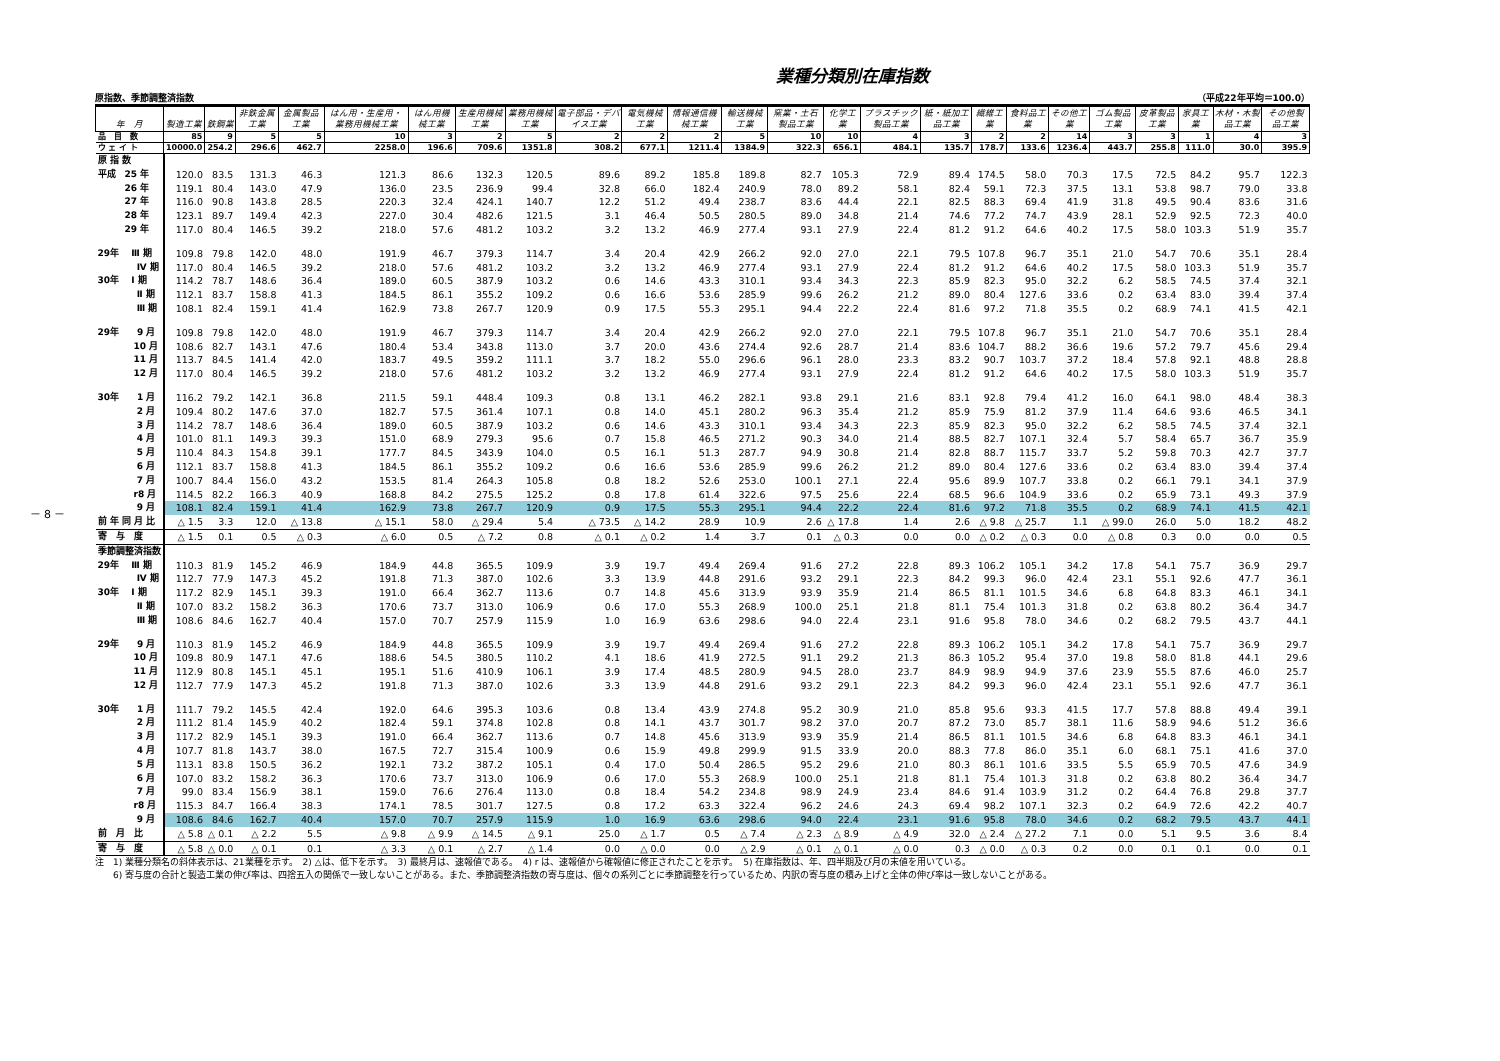－ 8 －
業種分類別在庫指数
原指数、季節調整済指数 （平成22年平均＝100.0）
| 年 月 | 製造工業 | 鉄鋼業 | 非鉄金属工業 | 金属製品工業 | はん用・生産用・業務用機械工業 | はん用機械工業 | 生産用機械工業 | 業務用機械工業 | 電子部品・デバイス工業 | 電気機械工業 | 情報通信機械工業 | 輸送機械工業 | 窯業・土石製品工業 | 化学工業 | プラスチック製品工業 | 紙・紙加工品工業 | 繊維工業 | 食料品工業 | その他工業 | ゴム製品工業 | 皮革製品工業 | 家具工業 | 木材・木製品工業 | その他製品工業 |
| --- | --- | --- | --- | --- | --- | --- | --- | --- | --- | --- | --- | --- | --- | --- | --- | --- | --- | --- | --- | --- | --- | --- | --- | --- |
| 品 目 数 | 85 | 9 | 5 | 5 | 10 | 3 | 2 | 5 | 2 | 2 | 2 | 5 | 10 | 10 | 4 | 3 | 2 | 2 | 14 | 3 | 3 | 1 | 4 | 3 |
| ウ ェ イ ト | 10000.0 | 254.2 | 296.6 | 462.7 | 2258.0 | 196.6 | 709.6 | 1351.8 | 308.2 | 677.1 | 1211.4 | 1384.9 | 322.3 | 656.1 | 484.1 | 135.7 | 178.7 | 133.6 | 1236.4 | 443.7 | 255.8 | 111.0 | 30.0 | 395.9 |
| 原 指 数 | | | | | | | | | | | | | | | | | | | | | | | | |
| 平成 25 年 | 120.0 | 83.5 | 131.3 | 46.3 | 121.3 | 86.6 | 132.3 | 120.5 | 89.6 | 89.2 | 185.8 | 189.8 | 82.7 | 105.3 | 72.9 | 89.4 | 174.5 | 58.0 | 70.3 | 17.5 | 72.5 | 84.2 | 95.7 | 122.3 |
| 26 年 | 119.1 | 80.4 | 143.0 | 47.9 | 136.0 | 23.5 | 236.9 | 99.4 | 32.8 | 66.0 | 182.4 | 240.9 | 78.0 | 89.2 | 58.1 | 82.4 | 59.1 | 72.3 | 37.5 | 13.1 | 53.8 | 98.7 | 79.0 | 33.8 |
| 27 年 | 116.0 | 90.8 | 143.8 | 28.5 | 220.3 | 32.4 | 424.1 | 140.7 | 12.2 | 51.2 | 49.4 | 238.7 | 83.6 | 44.4 | 22.1 | 82.5 | 88.3 | 69.4 | 41.9 | 31.8 | 49.5 | 90.4 | 83.6 | 31.6 |
| 28 年 | 123.1 | 89.7 | 149.4 | 42.3 | 227.0 | 30.4 | 482.6 | 121.5 | 3.1 | 46.4 | 50.5 | 280.5 | 89.0 | 34.8 | 21.4 | 74.6 | 77.2 | 74.7 | 43.9 | 28.1 | 52.9 | 92.5 | 72.3 | 40.0 |
| 29 年 | 117.0 | 80.4 | 146.5 | 39.2 | 218.0 | 57.6 | 481.2 | 103.2 | 3.2 | 13.2 | 46.9 | 277.4 | 93.1 | 27.9 | 22.4 | 81.2 | 91.2 | 64.6 | 40.2 | 17.5 | 58.0 | 103.3 | 51.9 | 35.7 |
| 29年 Ⅲ 期 | 109.8 | 79.8 | 142.0 | 48.0 | 191.9 | 46.7 | 379.3 | 114.7 | 3.4 | 20.4 | 42.9 | 266.2 | 92.0 | 27.0 | 22.1 | 79.5 | 107.8 | 96.7 | 35.1 | 21.0 | 54.7 | 70.6 | 35.1 | 28.4 |
| Ⅳ 期 | 117.0 | 80.4 | 146.5 | 39.2 | 218.0 | 57.6 | 481.2 | 103.2 | 3.2 | 13.2 | 46.9 | 277.4 | 93.1 | 27.9 | 22.4 | 81.2 | 91.2 | 64.6 | 40.2 | 17.5 | 58.0 | 103.3 | 51.9 | 35.7 |
| 30年 Ⅰ 期 | 114.2 | 78.7 | 148.6 | 36.4 | 189.0 | 60.5 | 387.9 | 103.2 | 0.6 | 14.6 | 43.3 | 310.1 | 93.4 | 34.3 | 22.3 | 85.9 | 82.3 | 95.0 | 32.2 | 6.2 | 58.5 | 74.5 | 37.4 | 32.1 |
| Ⅱ 期 | 112.1 | 83.7 | 158.8 | 41.3 | 184.5 | 86.1 | 355.2 | 109.2 | 0.6 | 16.6 | 53.6 | 285.9 | 99.6 | 26.2 | 21.2 | 89.0 | 80.4 | 127.6 | 33.6 | 0.2 | 63.4 | 83.0 | 39.4 | 37.4 |
| Ⅲ 期 | 108.1 | 82.4 | 159.1 | 41.4 | 162.9 | 73.8 | 267.7 | 120.9 | 0.9 | 17.5 | 55.3 | 295.1 | 94.4 | 22.2 | 22.4 | 81.6 | 97.2 | 71.8 | 35.5 | 0.2 | 68.9 | 74.1 | 41.5 | 42.1 |
| 29年 9 月 | 109.8 | 79.8 | 142.0 | 48.0 | 191.9 | 46.7 | 379.3 | 114.7 | 3.4 | 20.4 | 42.9 | 266.2 | 92.0 | 27.0 | 22.1 | 79.5 | 107.8 | 96.7 | 35.1 | 21.0 | 54.7 | 70.6 | 35.1 | 28.4 |
| 10 月 | 108.6 | 82.7 | 143.1 | 47.6 | 180.4 | 53.4 | 343.8 | 113.0 | 3.7 | 20.0 | 43.6 | 274.4 | 92.6 | 28.7 | 21.4 | 83.6 | 104.7 | 88.2 | 36.6 | 19.6 | 57.2 | 79.7 | 45.6 | 29.4 |
| 11 月 | 113.7 | 84.5 | 141.4 | 42.0 | 183.7 | 49.5 | 359.2 | 111.1 | 3.7 | 18.2 | 55.0 | 296.6 | 96.1 | 28.0 | 23.3 | 83.2 | 90.7 | 103.7 | 37.2 | 18.4 | 57.8 | 92.1 | 48.8 | 28.8 |
| 12 月 | 117.0 | 80.4 | 146.5 | 39.2 | 218.0 | 57.6 | 481.2 | 103.2 | 3.2 | 13.2 | 46.9 | 277.4 | 93.1 | 27.9 | 22.4 | 81.2 | 91.2 | 64.6 | 40.2 | 17.5 | 58.0 | 103.3 | 51.9 | 35.7 |
| 30年 1 月 | 116.2 | 79.2 | 142.1 | 36.8 | 211.5 | 59.1 | 448.4 | 109.3 | 0.8 | 13.1 | 46.2 | 282.1 | 93.8 | 29.1 | 21.6 | 83.1 | 92.8 | 79.4 | 41.2 | 16.0 | 64.1 | 98.0 | 48.4 | 38.3 |
| 2 月 | 109.4 | 80.2 | 147.6 | 37.0 | 182.7 | 57.5 | 361.4 | 107.1 | 0.8 | 14.0 | 45.1 | 280.2 | 96.3 | 35.4 | 21.2 | 85.9 | 75.9 | 81.2 | 37.9 | 11.4 | 64.6 | 93.6 | 46.5 | 34.1 |
| 3 月 | 114.2 | 78.7 | 148.6 | 36.4 | 189.0 | 60.5 | 387.9 | 103.2 | 0.6 | 14.6 | 43.3 | 310.1 | 93.4 | 34.3 | 22.3 | 85.9 | 82.3 | 95.0 | 32.2 | 6.2 | 58.5 | 74.5 | 37.4 | 32.1 |
| 4 月 | 101.0 | 81.1 | 149.3 | 39.3 | 151.0 | 68.9 | 279.3 | 95.6 | 0.7 | 15.8 | 46.5 | 271.2 | 90.3 | 34.0 | 21.4 | 88.5 | 82.7 | 107.1 | 32.4 | 5.7 | 58.4 | 65.7 | 36.7 | 35.9 |
| 5 月 | 110.4 | 84.3 | 154.8 | 39.1 | 177.7 | 84.5 | 343.9 | 104.0 | 0.5 | 16.1 | 51.3 | 287.7 | 94.9 | 30.8 | 21.4 | 82.8 | 88.7 | 115.7 | 33.7 | 5.2 | 59.8 | 70.3 | 42.7 | 37.7 |
| 6 月 | 112.1 | 83.7 | 158.8 | 41.3 | 184.5 | 86.1 | 355.2 | 109.2 | 0.6 | 16.6 | 53.6 | 285.9 | 99.6 | 26.2 | 21.2 | 89.0 | 80.4 | 127.6 | 33.6 | 0.2 | 63.4 | 83.0 | 39.4 | 37.4 |
| 7 月 | 100.7 | 84.4 | 156.0 | 43.2 | 153.5 | 81.4 | 264.3 | 105.8 | 0.8 | 18.2 | 52.6 | 253.0 | 100.1 | 27.1 | 22.4 | 95.6 | 89.9 | 107.7 | 33.8 | 0.2 | 66.1 | 79.1 | 34.1 | 37.9 |
| r8 月 | 114.5 | 82.2 | 166.3 | 40.9 | 168.8 | 84.2 | 275.5 | 125.2 | 0.8 | 17.8 | 61.4 | 322.6 | 97.5 | 25.6 | 22.4 | 68.5 | 96.6 | 104.9 | 33.6 | 0.2 | 65.9 | 73.1 | 49.3 | 37.9 |
| 9 月 | 108.1 | 82.4 | 159.1 | 41.4 | 162.9 | 73.8 | 267.7 | 120.9 | 0.9 | 17.5 | 55.3 | 295.1 | 94.4 | 22.2 | 22.4 | 81.6 | 97.2 | 71.8 | 35.5 | 0.2 | 68.9 | 74.1 | 41.5 | 42.1 |
| 前 年 同 月 比 | △ 1.5 | 3.3 | 12.0 | △ 13.8 | △ 15.1 | 58.0 | △ 29.4 | 5.4 | △ 73.5 | △ 14.2 | 28.9 | 10.9 | 2.6 | △ 17.8 | 1.4 | 2.6 | △ 9.8 | △ 25.7 | 1.1 | △ 99.0 | 26.0 | 5.0 | 18.2 | 48.2 |
| 寄 与 度 | △ 1.5 | 0.1 | 0.5 | △ 0.3 | △ 6.0 | 0.5 | △ 7.2 | 0.8 | △ 0.1 | △ 0.2 | 1.4 | 3.7 | 0.1 | △ 0.3 | 0.0 | 0.0 | △ 0.2 | △ 0.3 | 0.0 | △ 0.8 | 0.3 | 0.0 | 0.0 | 0.5 |
| 季節調整済指数 | | | | | | | | | | | | | | | | | | | | | | | | |
| 29年 Ⅲ 期 | 110.3 | 81.9 | 145.2 | 46.9 | 184.9 | 44.8 | 365.5 | 109.9 | 3.9 | 19.7 | 49.4 | 269.4 | 91.6 | 27.2 | 22.8 | 89.3 | 106.2 | 105.1 | 34.2 | 17.8 | 54.1 | 75.7 | 36.9 | 29.7 |
| Ⅳ 期 | 112.7 | 77.9 | 147.3 | 45.2 | 191.8 | 71.3 | 387.0 | 102.6 | 3.3 | 13.9 | 44.8 | 291.6 | 93.2 | 29.1 | 22.3 | 84.2 | 99.3 | 96.0 | 42.4 | 23.1 | 55.1 | 92.6 | 47.7 | 36.1 |
| 30年 Ⅰ 期 | 117.2 | 82.9 | 145.1 | 39.3 | 191.0 | 66.4 | 362.7 | 113.6 | 0.7 | 14.8 | 45.6 | 313.9 | 93.9 | 35.9 | 21.4 | 86.5 | 81.1 | 101.5 | 34.6 | 6.8 | 64.8 | 83.3 | 46.1 | 34.1 |
| Ⅱ 期 | 107.0 | 83.2 | 158.2 | 36.3 | 170.6 | 73.7 | 313.0 | 106.9 | 0.6 | 17.0 | 55.3 | 268.9 | 100.0 | 25.1 | 21.8 | 81.1 | 75.4 | 101.3 | 31.8 | 0.2 | 63.8 | 80.2 | 36.4 | 34.7 |
| Ⅲ 期 | 108.6 | 84.6 | 162.7 | 40.4 | 157.0 | 70.7 | 257.9 | 115.9 | 1.0 | 16.9 | 63.6 | 298.6 | 94.0 | 22.4 | 23.1 | 91.6 | 95.8 | 78.0 | 34.6 | 0.2 | 68.2 | 79.5 | 43.7 | 44.1 |
| 29年 9 月 | 110.3 | 81.9 | 145.2 | 46.9 | 184.9 | 44.8 | 365.5 | 109.9 | 3.9 | 19.7 | 49.4 | 269.4 | 91.6 | 27.2 | 22.8 | 89.3 | 106.2 | 105.1 | 34.2 | 17.8 | 54.1 | 75.7 | 36.9 | 29.7 |
| 10 月 | 109.8 | 80.9 | 147.1 | 47.6 | 188.6 | 54.5 | 380.5 | 110.2 | 4.1 | 18.6 | 41.9 | 272.5 | 91.1 | 29.2 | 21.3 | 86.3 | 105.2 | 95.4 | 37.0 | 19.8 | 58.0 | 81.8 | 44.1 | 29.6 |
| 11 月 | 112.9 | 80.8 | 145.1 | 45.1 | 195.1 | 51.6 | 410.9 | 106.1 | 3.9 | 17.4 | 48.5 | 280.9 | 94.5 | 28.0 | 23.7 | 84.9 | 98.9 | 94.9 | 37.6 | 23.9 | 55.5 | 87.6 | 46.0 | 25.7 |
| 12 月 | 112.7 | 77.9 | 147.3 | 45.2 | 191.8 | 71.3 | 387.0 | 102.6 | 3.3 | 13.9 | 44.8 | 291.6 | 93.2 | 29.1 | 22.3 | 84.2 | 99.3 | 96.0 | 42.4 | 23.1 | 55.1 | 92.6 | 47.7 | 36.1 |
| 30年 1 月 | 111.7 | 79.2 | 145.5 | 42.4 | 192.0 | 64.6 | 395.3 | 103.6 | 0.8 | 13.4 | 43.9 | 274.8 | 95.2 | 30.9 | 21.0 | 85.8 | 95.6 | 93.3 | 41.5 | 17.7 | 57.8 | 88.8 | 49.4 | 39.1 |
| 2 月 | 111.2 | 81.4 | 145.9 | 40.2 | 182.4 | 59.1 | 374.8 | 102.8 | 0.8 | 14.1 | 43.7 | 301.7 | 98.2 | 37.0 | 20.7 | 87.2 | 73.0 | 85.7 | 38.1 | 11.6 | 58.9 | 94.6 | 51.2 | 36.6 |
| 3 月 | 117.2 | 82.9 | 145.1 | 39.3 | 191.0 | 66.4 | 362.7 | 113.6 | 0.7 | 14.8 | 45.6 | 313.9 | 93.9 | 35.9 | 21.4 | 86.5 | 81.1 | 101.5 | 34.6 | 6.8 | 64.8 | 83.3 | 46.1 | 34.1 |
| 4 月 | 107.7 | 81.8 | 143.7 | 38.0 | 167.5 | 72.7 | 315.4 | 100.9 | 0.6 | 15.9 | 49.8 | 299.9 | 91.5 | 33.9 | 20.0 | 88.3 | 77.8 | 86.0 | 35.1 | 6.0 | 68.1 | 75.1 | 41.6 | 37.0 |
| 5 月 | 113.1 | 83.8 | 150.5 | 36.2 | 192.1 | 73.2 | 387.2 | 105.1 | 0.4 | 17.0 | 50.4 | 286.5 | 95.2 | 29.6 | 21.0 | 80.3 | 86.1 | 101.6 | 33.5 | 5.5 | 65.9 | 70.5 | 47.6 | 34.9 |
| 6 月 | 107.0 | 83.2 | 158.2 | 36.3 | 170.6 | 73.7 | 313.0 | 106.9 | 0.6 | 17.0 | 55.3 | 268.9 | 100.0 | 25.1 | 21.8 | 81.1 | 75.4 | 101.3 | 31.8 | 0.2 | 63.8 | 80.2 | 36.4 | 34.7 |
| 7 月 | 99.0 | 83.4 | 156.9 | 38.1 | 159.0 | 76.6 | 276.4 | 113.0 | 0.8 | 18.4 | 54.2 | 234.8 | 98.9 | 24.9 | 23.4 | 84.6 | 91.4 | 103.9 | 31.2 | 0.2 | 64.4 | 76.8 | 29.8 | 37.7 |
| r8 月 | 115.3 | 84.7 | 166.4 | 38.3 | 174.1 | 78.5 | 301.7 | 127.5 | 0.8 | 17.2 | 63.3 | 322.4 | 96.2 | 24.6 | 24.3 | 69.4 | 98.2 | 107.1 | 32.3 | 0.2 | 64.9 | 72.6 | 42.2 | 40.7 |
| 9 月 | 108.6 | 84.6 | 162.7 | 40.4 | 157.0 | 70.7 | 257.9 | 115.9 | 1.0 | 16.9 | 63.6 | 298.6 | 94.0 | 22.4 | 23.1 | 91.6 | 95.8 | 78.0 | 34.6 | 0.2 | 68.2 | 79.5 | 43.7 | 44.1 |
| 前 月 比 | △ 5.8 | △ 0.1 | △ 2.2 | 5.5 | △ 9.8 | △ 9.9 | △ 14.5 | △ 9.1 | 25.0 | △ 1.7 | 0.5 | △ 7.4 | △ 2.3 | △ 8.9 | △ 4.9 | 32.0 | △ 2.4 | △ 27.2 | 7.1 | 0.0 | 5.1 | 9.5 | 3.6 | 8.4 |
| 寄 与 度 | △ 5.8 | △ 0.0 | △ 0.1 | 0.1 | △ 3.3 | △ 0.1 | △ 2.7 | △ 1.4 | 0.0 | △ 0.0 | 0.0 | △ 2.9 | △ 0.1 | △ 0.1 | △ 0.0 | 0.3 | △ 0.0 | △ 0.3 | 0.2 | 0.0 | 0.1 | 0.1 | 0.0 | 0.1 |
注　1) 業種分類名の斜体表示は、21業種を示す。　2) △は、低下を示す。　3) 最終月は、速報値である。　4) r は、速報値から確報値に修正されたことを示す。　5) 在庫指数は、年、四半期及び月の末値を用いている。
　　6) 寄与度の合計と製造工業の伸び率は、四捨五入の関係で一致しないことがある。また、季節調整済指数の寄与度は、個々の系列ごとに季節調整を行っているため、内訳の寄与度の積み上げと全体の伸び率は一致しないことがある。